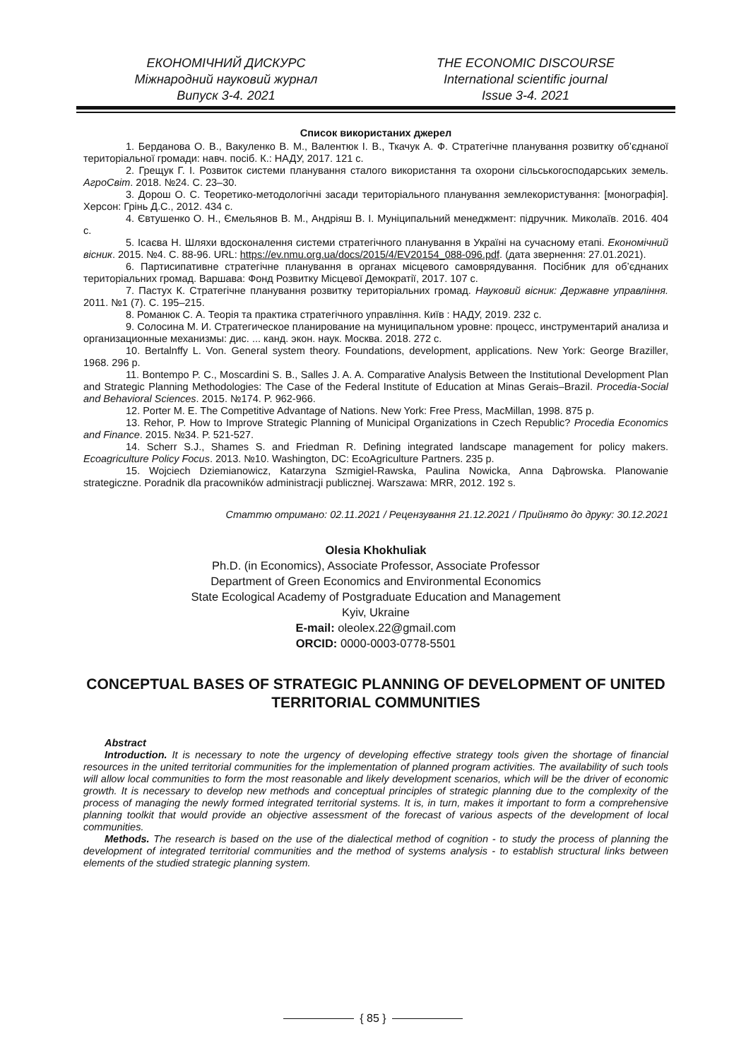ЕКОНОМІЧНИЙ ДИСКУРС
Міжнародний науковий журнал
Випуск 3-4. 2021
THE ECONOMIC DISCOURSE
International scientific journal
Issue 3-4. 2021
Список використаних джерел
1. Берданова О. В., Вакуленко В. М., Валентюк І. В., Ткачук А. Ф. Стратегічне планування розвитку об’єднаної територіальної громади: навч. посіб. К.: НАДУ, 2017. 121 с.
2. Грещук Г. І. Розвиток системи планування сталого використання та охорони сільськогосподарських земель. АгроСвіт. 2018. №24. С. 23–30.
3. Дорош О. С. Теоретико-методологічні засади територіального планування землекористування: [монографія]. Херсон: Грінь Д.С., 2012. 434 с.
4. Євтушенко О. Н., Ємельянов В. М., Андріяш В. І. Муніципальний менеджмент: підручник. Миколаїв. 2016. 404 с.
5. Ісаєва Н. Шляхи вдосконалення системи стратегічного планування в Україні на сучасному етапі. Економічний вісник. 2015. №4. С. 88-96. URL: https://ev.nmu.org.ua/docs/2015/4/EV20154_088-096.pdf. (дата звернення: 27.01.2021).
6. Партисипативне стратегічне планування в органах місцевого самоврядування. Посібник для об’єднаних територіальних громад. Варшава: Фонд Розвитку Місцевої Демократії, 2017. 107 с.
7. Пастух К. Стратегічне планування розвитку територіальних громад. Науковий вісник: Державне управління. 2011. №1 (7). С. 195–215.
8. Романюк С. А. Теорія та практика стратегічного управління. Київ : НАДУ, 2019. 232 с.
9. Солосина М. И. Стратегическое планирование на муниципальном уровне: процесс, инструментарий анализа и организационные механизмы: дис. ... канд. экон. наук. Москва. 2018. 272 с.
10. Bertalnffy L. Von. General system theory. Foundations, development, applications. New York: George Braziller, 1968. 296 p.
11. Bontempo P. C., Moscardini S. B., Salles J. A. A. Comparative Analysis Between the Institutional Development Plan and Strategic Planning Methodologies: The Case of the Federal Institute of Education at Minas Gerais–Brazil. Procedia-Social and Behavioral Sciences. 2015. №174. P. 962-966.
12. Porter M. E. The Competitive Advantage of Nations. New York: Free Press, MacMillan, 1998. 875 p.
13. Rehor, P. How to Improve Strategic Planning of Municipal Organizations in Czech Republic? Procedia Economics and Finance. 2015. №34. P. 521-527.
14. Scherr S.J., Shames S. and Friedman R. Defining integrated landscape management for policy makers. Ecoagriculture Policy Focus. 2013. №10. Washington, DC: EcoAgriculture Partners. 235 p.
15. Wojciech Dziemianowicz, Katarzyna Szmigiel-Rawska, Paulina Nowicka, Anna Dąbrowska. Planowanie strategiczne. Poradnik dla pracowników administracji publicznej. Warszawa: MRR, 2012. 192 s.
Статтю отримано: 02.11.2021 / Рецензування 21.12.2021 / Прийнято до друку: 30.12.2021
Olesia Khokhuliak
Ph.D. (in Economics), Associate Professor, Associate Professor
Department of Green Economics and Environmental Economics
State Ecological Academy of Postgraduate Education and Management
Kyiv, Ukraine
E-mail: oleolex.22@gmail.com
ORCID: 0000-0003-0778-5501
CONCEPTUAL BASES OF STRATEGIC PLANNING OF DEVELOPMENT OF UNITED TERRITORIAL COMMUNITIES
Abstract
Introduction. It is necessary to note the urgency of developing effective strategy tools given the shortage of financial resources in the united territorial communities for the implementation of planned program activities. The availability of such tools will allow local communities to form the most reasonable and likely development scenarios, which will be the driver of economic growth. It is necessary to develop new methods and conceptual principles of strategic planning due to the complexity of the process of managing the newly formed integrated territorial systems. It is, in turn, makes it important to form a comprehensive planning toolkit that would provide an objective assessment of the forecast of various aspects of the development of local communities.
Methods. The research is based on the use of the dialectical method of cognition - to study the process of planning the development of integrated territorial communities and the method of systems analysis - to establish structural links between elements of the studied strategic planning system.
{ 85 }